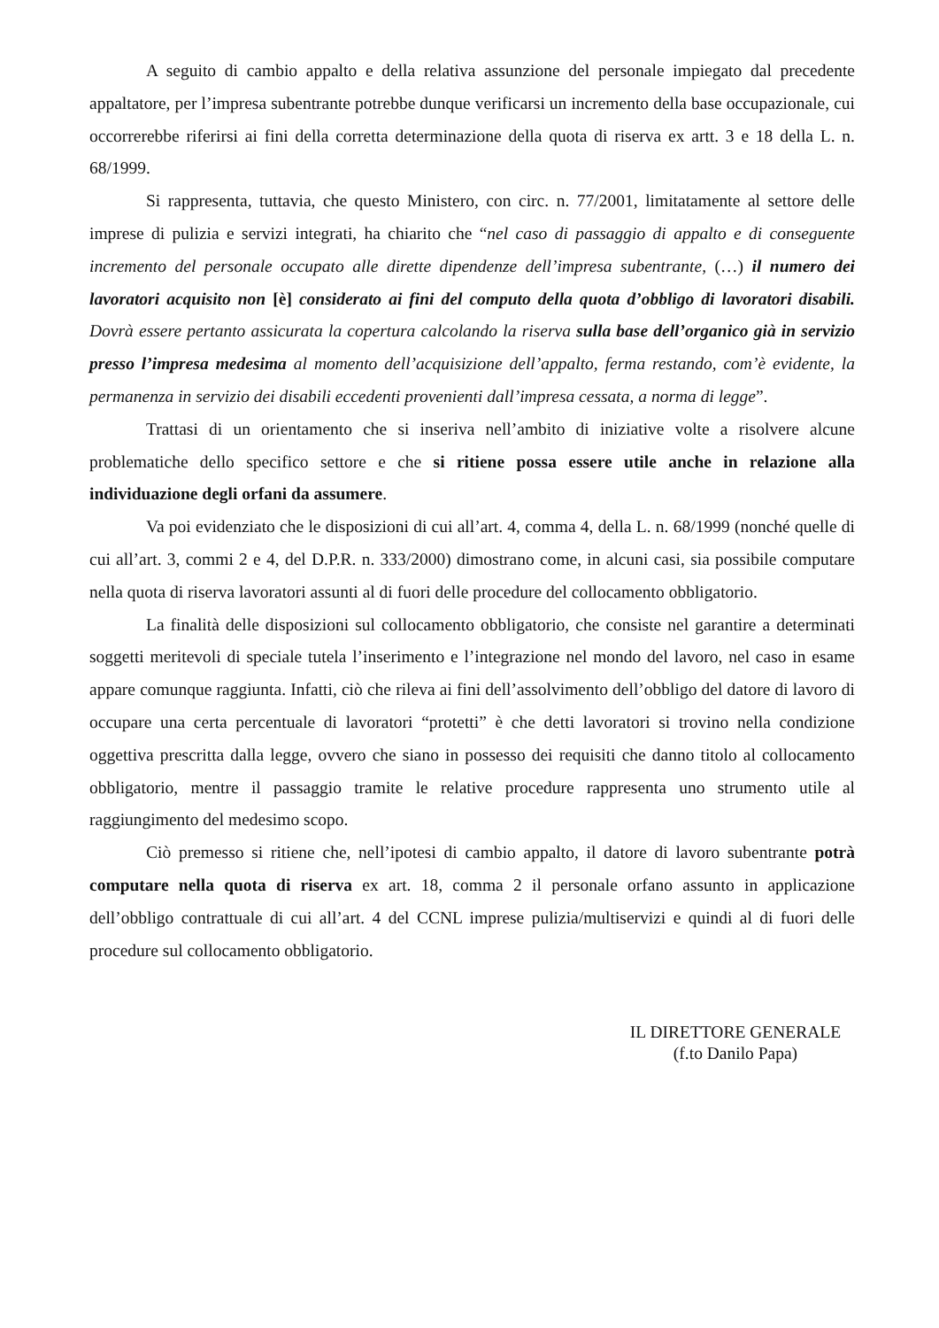A seguito di cambio appalto e della relativa assunzione del personale impiegato dal precedente appaltatore, per l’impresa subentrante potrebbe dunque verificarsi un incremento della base occupazionale, cui occorrerebbe riferirsi ai fini della corretta determinazione della quota di riserva ex artt. 3 e 18 della L. n. 68/1999.
Si rappresenta, tuttavia, che questo Ministero, con circ. n. 77/2001, limitatamente al settore delle imprese di pulizia e servizi integrati, ha chiarito che “nel caso di passaggio di appalto e di conseguente incremento del personale occupato alle dirette dipendenze dell’impresa subentrante, (…) il numero dei lavoratori acquisito non [è] considerato ai fini del computo della quota d’obbligo di lavoratori disabili. Dovrà essere pertanto assicurata la copertura calcolando la riserva sulla base dell’organico già in servizio presso l’impresa medesima al momento dell’acquisizione dell’appalto, ferma restando, com’è evidente, la permanenza in servizio dei disabili eccedenti provenienti dall’impresa cessata, a norma di legge”.
Trattasi di un orientamento che si inseriva nell’ambito di iniziative volte a risolvere alcune problematiche dello specifico settore e che si ritiene possa essere utile anche in relazione alla individuazione degli orfani da assumere.
Va poi evidenziato che le disposizioni di cui all’art. 4, comma 4, della L. n. 68/1999 (nonché quelle di cui all’art. 3, commi 2 e 4, del D.P.R. n. 333/2000) dimostrano come, in alcuni casi, sia possibile computare nella quota di riserva lavoratori assunti al di fuori delle procedure del collocamento obbligatorio.
La finalità delle disposizioni sul collocamento obbligatorio, che consiste nel garantire a determinati soggetti meritevoli di speciale tutela l’inserimento e l’integrazione nel mondo del lavoro, nel caso in esame appare comunque raggiunta. Infatti, ciò che rileva ai fini dell’assolvimento dell’obbligo del datore di lavoro di occupare una certa percentuale di lavoratori “protetti” è che detti lavoratori si trovino nella condizione oggettiva prescritta dalla legge, ovvero che siano in possesso dei requisiti che danno titolo al collocamento obbligatorio, mentre il passaggio tramite le relative procedure rappresenta uno strumento utile al raggiungimento del medesimo scopo.
Ciò premesso si ritiene che, nell’ipotesi di cambio appalto, il datore di lavoro subentrante potrà computare nella quota di riserva ex art. 18, comma 2 il personale orfano assunto in applicazione dell’obbligo contrattuale di cui all’art. 4 del CCNL imprese pulizia/multiservizi e quindi al di fuori delle procedure sul collocamento obbligatorio.
IL DIRETTORE GENERALE
(f.to Danilo Papa)